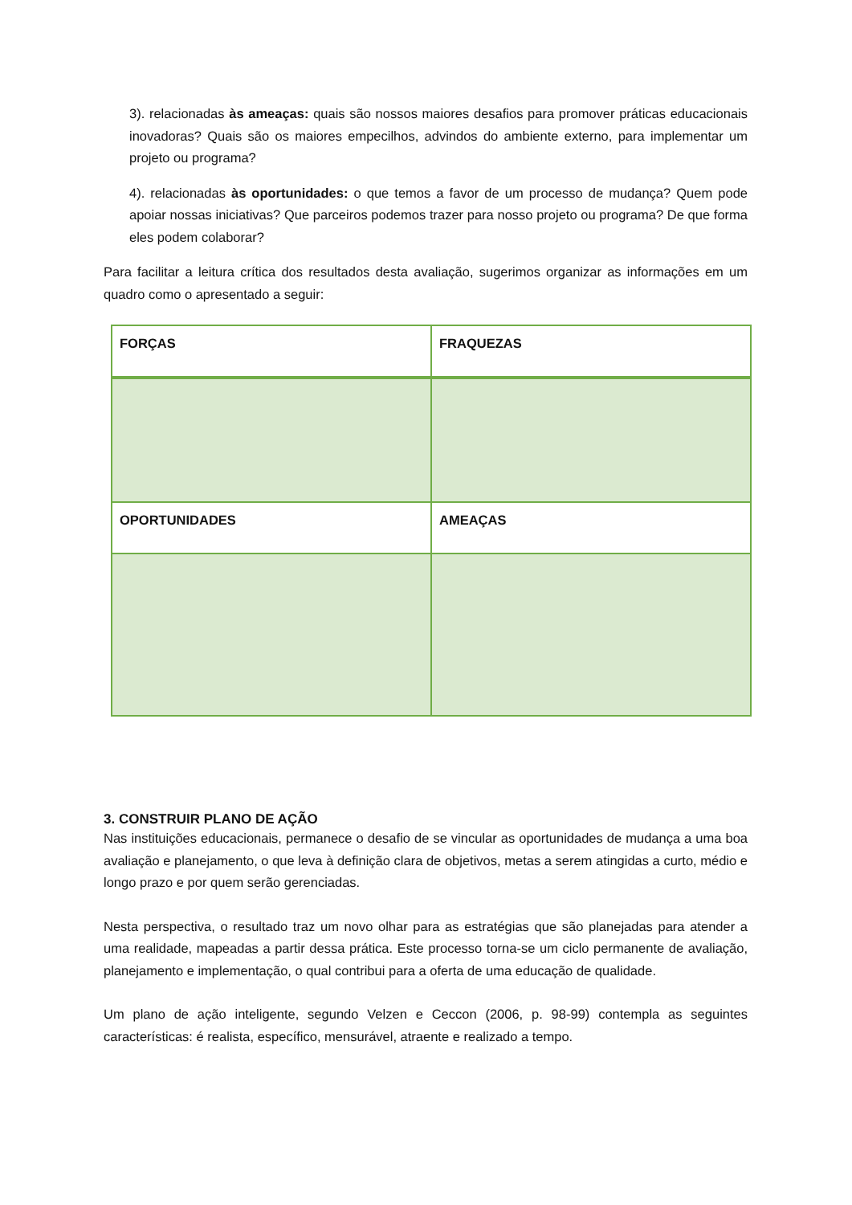3). relacionadas às ameaças: quais são nossos maiores desafios para promover práticas educacionais inovadoras? Quais são os maiores empecilhos, advindos do ambiente externo, para implementar um projeto ou programa?
4). relacionadas às oportunidades: o que temos a favor de um processo de mudança? Quem pode apoiar nossas iniciativas? Que parceiros podemos trazer para nosso projeto ou programa? De que forma eles podem colaborar?
Para facilitar a leitura crítica dos resultados desta avaliação, sugerimos organizar as informações em um quadro como o apresentado a seguir:
| FORÇAS | FRAQUEZAS |
| OPORTUNIDADES | AMEAÇAS |
3. CONSTRUIR PLANO DE AÇÃO
Nas instituições educacionais, permanece o desafio de se vincular as oportunidades de mudança a uma boa avaliação e planejamento, o que leva à definição clara de objetivos, metas a serem atingidas a curto, médio e longo prazo e por quem serão gerenciadas.
Nesta perspectiva, o resultado traz um novo olhar para as estratégias que são planejadas para atender a uma realidade, mapeadas a partir dessa prática. Este processo torna-se um ciclo permanente de avaliação, planejamento e implementação, o qual contribui para a oferta de uma educação de qualidade.
Um plano de ação inteligente, segundo Velzen e Ceccon (2006, p. 98-99) contempla as seguintes características: é realista, específico, mensurável, atraente e realizado a tempo.